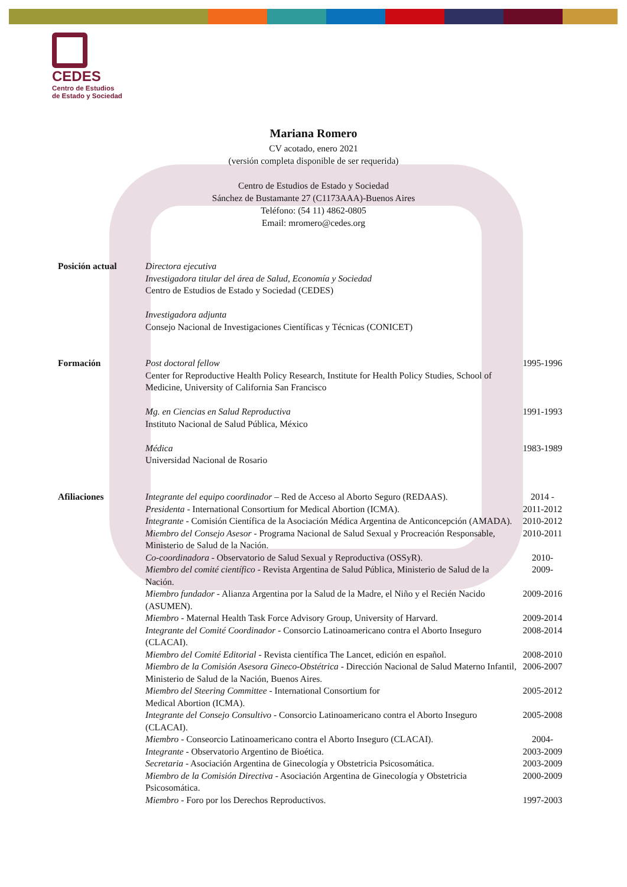CEDES
Centro de Estudios
de Estado y Sociedad
Mariana Romero
CV acotado, enero 2021
(versión completa disponible de ser requerida)
Centro de Estudios de Estado y Sociedad
Sánchez de Bustamante 27 (C1173AAA)-Buenos Aires
Teléfono: (54 11) 4862-0805
Email: mromero@cedes.org
Posición actual Directora ejecutiva
Investigadora titular del área de Salud, Economía y Sociedad
Centro de Estudios de Estado y Sociedad (CEDES)
Investigadora adjunta
Consejo Nacional de Investigaciones Científicas y Técnicas (CONICET)
Formación Post doctoral fellow
Center for Reproductive Health Policy Research, Institute for Health Policy Studies, School of Medicine, University of California San Francisco
1995-1996
Mg. en Ciencias en Salud Reproductiva
Instituto Nacional de Salud Pública, México
1991-1993
Médica
Universidad Nacional de Rosario
1983-1989
Afiliaciones Integrante del equipo coordinador – Red de Acceso al Aborto Seguro (REDAAS).
2014 -
Presidenta - International Consortium for Medical Abortion (ICMA).
2011-2012
Integrante - Comisión Científica de la Asociación Médica Argentina de Anticoncepción (AMADA).
2010-2012
Miembro del Consejo Asesor - Programa Nacional de Salud Sexual y Procreación Responsable, Ministerio de Salud de la Nación.
2010-2011
Co-coordinadora - Observatorio de Salud Sexual y Reproductiva (OSSyR).
2010-
Miembro del comité científico - Revista Argentina de Salud Pública, Ministerio de Salud de la Nación.
2009-
Miembro fundador - Alianza Argentina por la Salud de la Madre, el Niño y el Recién Nacido (ASUMEN).
2009-2016
Miembro - Maternal Health Task Force Advisory Group, University of Harvard.
2009-2014
Integrante del Comité Coordinador - Consorcio Latinoamericano contra el Aborto Inseguro (CLACAI).
2008-2014
Miembro del Comité Editorial - Revista científica The Lancet, edición en español.
2008-2010
Miembro de la Comisión Asesora Gineco-Obstétrica - Dirección Nacional de Salud Materno Infantil, Ministerio de Salud de la Nación, Buenos Aires.
2006-2007
Miembro del Steering Committee - International Consortium for
Medical Abortion (ICMA).
2005-2012
Integrante del Consejo Consultivo - Consorcio Latinoamericano contra el Aborto Inseguro (CLACAI).
2005-2008
Miembro - Conseorcio Latinoamericano contra el Aborto Inseguro (CLACAI).
2004-
Integrante - Observatorio Argentino de Bioética.
2003-2009
Secretaria - Asociación Argentina de Ginecología y Obstetricia Psicosomática.
2003-2009
Miembro de la Comisión Directiva - Asociación Argentina de Ginecología y Obstetricia Psicosomática.
2000-2009
Miembro - Foro por los Derechos Reproductivos.
1997-2003